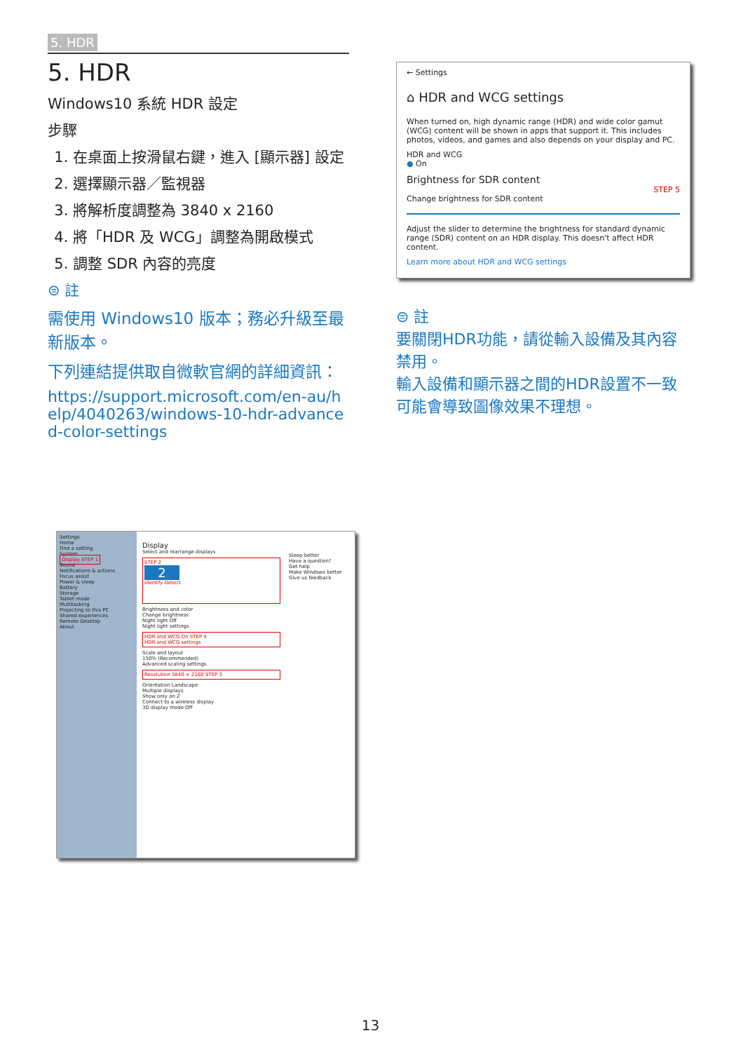5. HDR
5. HDR
Windows10 系統 HDR 設定
步驟
1. 在桌面上按滑鼠右鍵，進入 [顯示器] 設定
2. 選擇顯示器／監視器
3. 將解析度調整為 3840 x 2160
4. 將「HDR 及 WCG」調整為開啟模式
5. 調整 SDR 內容的亮度
⊜ 註
需使用 Windows10 版本；務必升級至最新版本。
下列連結提供取自微軟官網的詳細資訊：
https://support.microsoft.com/en-au/help/4040263/windows-10-hdr-advanced-color-settings
← Settings
⌂ HDR and WCG settings
When turned on, high dynamic range (HDR) and wide color gamut (WCG) content will be shown in apps that support it. This includes photos, videos, and games and also depends on your display and PC.
HDR and WCG
● On
Brightness for SDR content
STEP 5
Change brightness for SDR content
Adjust the slider to determine the brightness for standard dynamic range (SDR) content on an HDR display. This doesn't affect HDR content.
Learn more about HDR and WCG settings
⊜ 註
要關閉HDR功能，請從輸入設備及其內容禁用。
輸入設備和顯示器之間的HDR設置不一致可能會導致圖像效果不理想。
Settings
Home
Find a setting
System
Display STEP 1
Sound
Notifications & actions
Focus assist
Power & sleep
Battery
Storage
Tablet mode
Multitasking
Projecting to this PC
Shared experiences
Remote Desktop
About
Display
Select and rearrange displays
STEP 2
2
Identify Detect
Brightness and color
Change brightness
Night light Off
Night light settings
HDR and WCG On STEP 4
HDR and WCG settings
Scale and layout
150% (Recommended)
Advanced scaling settings
Resolution 3840 × 2160 STEP 3
Orientation Landscape
Multiple displays
Show only on 2
Connect to a wireless display
3D display mode Off
Sleep better
Have a question?
Get help
Make Windows better
Give us feedback
13